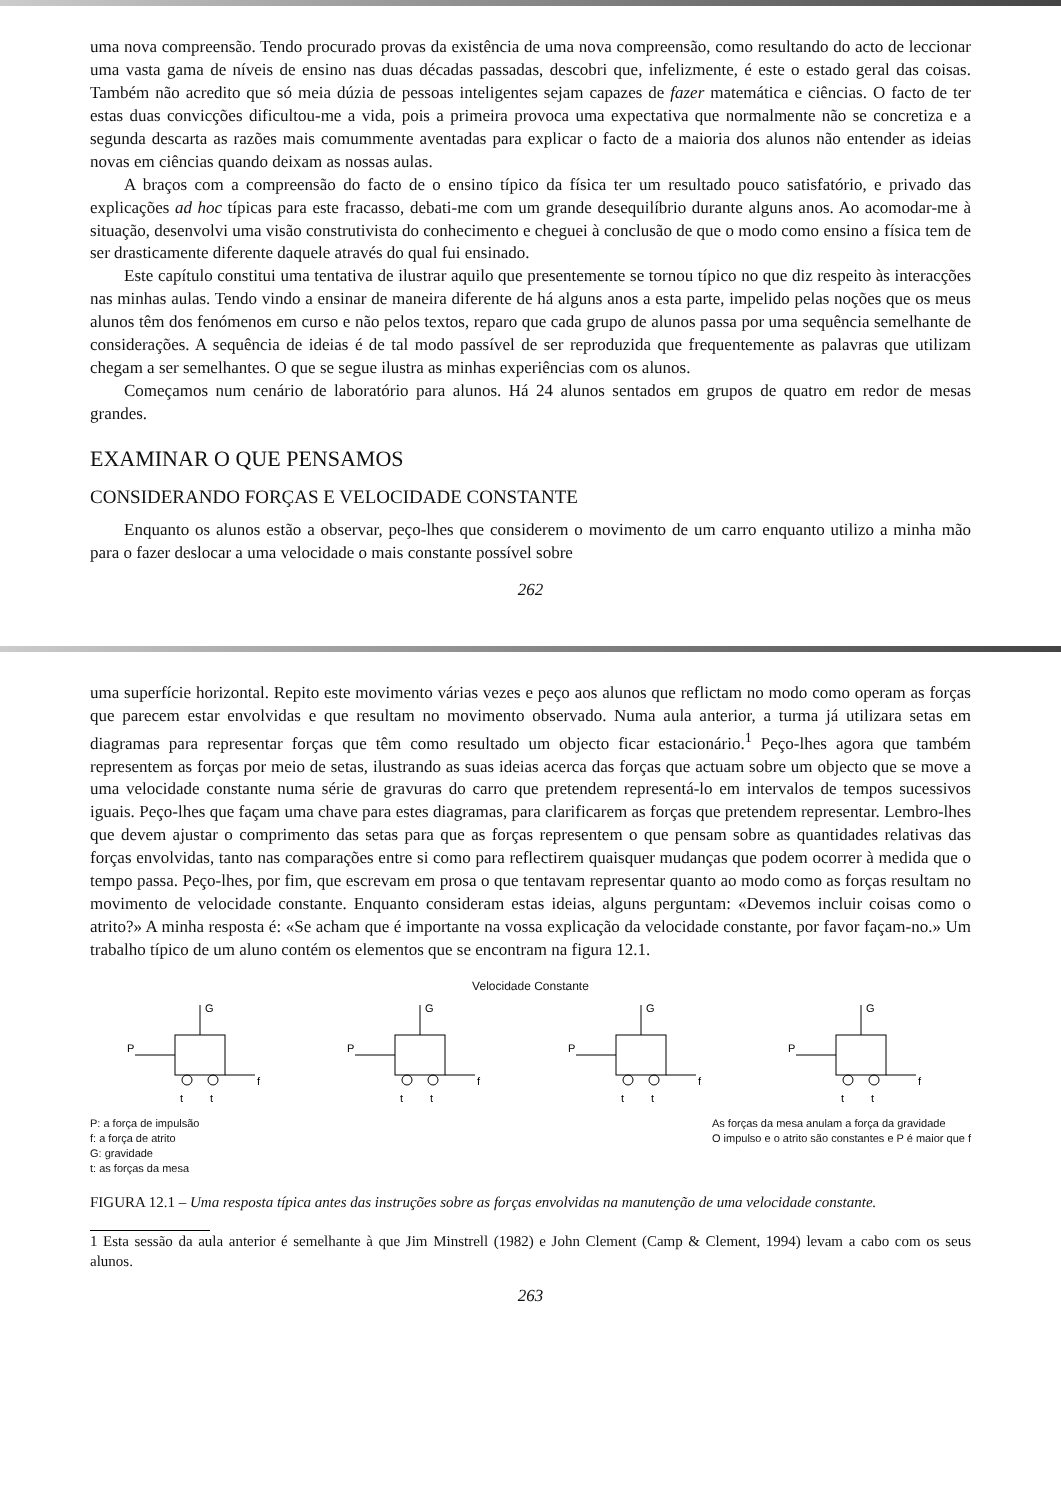uma nova compreensão. Tendo procurado provas da existência de uma nova compreensão, como resultando do acto de leccionar uma vasta gama de níveis de ensino nas duas décadas passadas, descobri que, infelizmente, é este o estado geral das coisas. Também não acredito que só meia dúzia de pessoas inteligentes sejam capazes de fazer matemática e ciências. O facto de ter estas duas convicções dificultou-me a vida, pois a primeira provoca uma expectativa que normalmente não se concretiza e a segunda descarta as razões mais comummente aventadas para explicar o facto de a maioria dos alunos não entender as ideias novas em ciências quando deixam as nossas aulas.
A braços com a compreensão do facto de o ensino típico da física ter um resultado pouco satisfatório, e privado das explicações ad hoc típicas para este fracasso, debati-me com um grande desequilíbrio durante alguns anos. Ao acomodar-me à situação, desenvolvi uma visão construtivista do conhecimento e cheguei à conclusão de que o modo como ensino a física tem de ser drasticamente diferente daquele através do qual fui ensinado.
Este capítulo constitui uma tentativa de ilustrar aquilo que presentemente se tornou típico no que diz respeito às interacções nas minhas aulas. Tendo vindo a ensinar de maneira diferente de há alguns anos a esta parte, impelido pelas noções que os meus alunos têm dos fenómenos em curso e não pelos textos, reparo que cada grupo de alunos passa por uma sequência semelhante de considerações. A sequência de ideias é de tal modo passível de ser reproduzida que frequentemente as palavras que utilizam chegam a ser semelhantes. O que se segue ilustra as minhas experiências com os alunos.
Começamos num cenário de laboratório para alunos. Há 24 alunos sentados em grupos de quatro em redor de mesas grandes.
EXAMINAR O QUE PENSAMOS
CONSIDERANDO FORÇAS E VELOCIDADE CONSTANTE
Enquanto os alunos estão a observar, peço-lhes que considerem o movimento de um carro enquanto utilizo a minha mão para o fazer deslocar a uma velocidade o mais constante possível sobre
262
uma superfície horizontal. Repito este movimento várias vezes e peço aos alunos que reflictam no modo como operam as forças que parecem estar envolvidas e que resultam no movimento observado. Numa aula anterior, a turma já utilizara setas em diagramas para representar forças que têm como resultado um objecto ficar estacionário.<sup>1</sup> Peço-lhes agora que também representem as forças por meio de setas, ilustrando as suas ideias acerca das forças que actuam sobre um objecto que se move a uma velocidade constante numa série de gravuras do carro que pretendem representá-lo em intervalos de tempos sucessivos iguais. Peço-lhes que façam uma chave para estes diagramas, para clarificarem as forças que pretendem representar. Lembro-lhes que devem ajustar o comprimento das setas para que as forças representem o que pensam sobre as quantidades relativas das forças envolvidas, tanto nas comparações entre si como para reflectirem quaisquer mudanças que podem ocorrer à medida que o tempo passa. Peço-lhes, por fim, que escrevam em prosa o que tentavam representar quanto ao modo como as forças resultam no movimento de velocidade constante. Enquanto consideram estas ideias, alguns perguntam: «Devemos incluir coisas como o atrito?» A minha resposta é: «Se acham que é importante na vossa explicação da velocidade constante, por favor façam-no.» Um trabalho típico de um aluno contém os elementos que se encontram na figura 12.1.
Velocidade Constante
G
P
f
t
t
G
P
f
t
t
G
P
f
t
t
G
P
f
t
t
P: a força de impulsão
f: a força de atrito
G: gravidade
t: as forças da mesa
As forças da mesa anulam a força da gravidade
O impulso e o atrito são constantes e P é maior que f
FIGURA 12.1 – Uma resposta típica antes das instruções sobre as forças envolvidas na manutenção de uma velocidade constante.
1 Esta sessão da aula anterior é semelhante à que Jim Minstrell (1982) e John Clement (Camp & Clement, 1994) levam a cabo com os seus alunos.
263